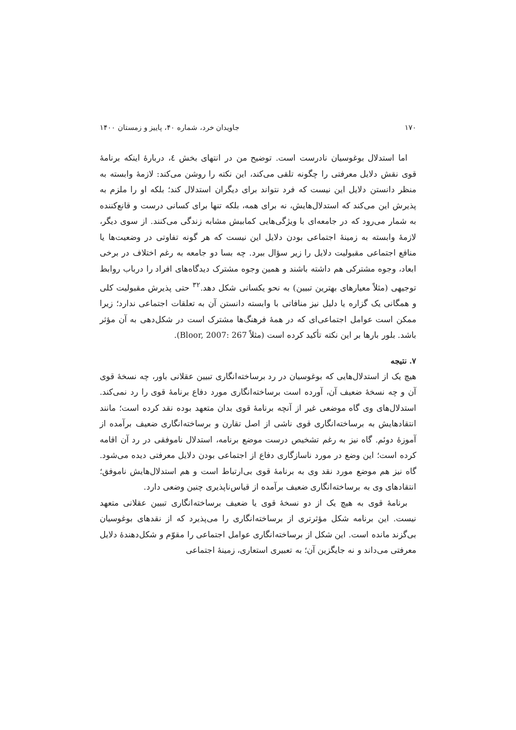۱۷۰ جاویدان خرد، شماره ۴۰، پاییز و زمستان ۱۴۰۰
اما استدلال بوغوسیان نادرست است. توضیح من در انتهای بخش ٤، دربارهٔ اینکه برنامهٔ قوی نقش دلایل معرفتی را چگونه تلقی می‌کند، این نکته را روشن می‌کند: لازمهٔ وابسته به منظر دانستن دلایل این نیست که فرد نتواند برای دیگران استدلال کند؛ بلکه او را ملزم به پذیرش این می‌کند که استدلال‌هایش، نه برای همه، بلکه تنها برای کسانی درست و قانع‌کننده به شمار می‌رود که در جامعه‌ای با ویژگی‌هایی کمابیش مشابه زندگی می‌کنند. از سوی دیگر، لازمهٔ وابسته به زمینهٔ اجتماعی بودن دلایل این نیست که هر گونه تفاوتی در وضعیت‌ها یا منافع اجتماعی مقبولیت دلایل را زیر سؤال ببرد. چه بسا دو جامعه به رغم اختلاف در برخی ابعاد، وجوه مشترکی هم داشته باشند و همین وجوه مشترک دیدگاه‌های افراد را درباب روابط توجیهی (مثلاً معیارهای بهترین تبیین) به نحو یکسانی شکل دهد.<sup>۳۲</sup> حتی پذیرش مقبولیت کلی و همگانی یک گزاره یا دلیل نیز منافاتی با وابسته دانستن آن به تعلقات اجتماعی ندارد؛ زیرا ممکن است عوامل اجتماعی‌ای که در همهٔ فرهنگ‌ها مشترک است در شکل‌دهی به آن مؤثر باشد. بلور بارها بر این نکته تأکید کرده است (مثلاً Bloor, 2007: 267).
۷. نتیجه
هیچ یک از استدلال‌هایی که بوغوسیان در رد برساخته‌انگاری تبیین عقلانی باور، چه نسخهٔ قوی آن و چه نسخهٔ ضعیف آن، آورده است برساخته‌انگاری مورد دفاع برنامهٔ قوی را رد نمی‌کند. استدلال‌های وی گاه موضعی غیر از آنچه برنامهٔ قوی بدان متعهد بوده نقد کرده است؛ مانند انتقادهایش به برساخته‌انگاری قوی ناشی از اصل تقارن و برساخته‌انگاری ضعیف برآمده از آموزهٔ دوئم. گاه نیز به رغم تشخیص درست موضع برنامه، استدلال ناموفقی در رد آن اقامه کرده است؛ این وضع در مورد ناسازگاری دفاع از اجتماعی بودن دلایل معرفتی دیده می‌شود. گاه نیز هم موضع مورد نقد وی به برنامهٔ قوی بی‌ارتباط است و هم استدلال‌هایش ناموفق؛ انتقادهای وی به برساخته‌انگاری ضعیف برآمده از قیاس‌ناپذیری چنین وضعی دارد.
برنامهٔ قوی به هیچ یک از دو نسخهٔ قوی یا ضعیف برساخته‌انگاری تبیین عقلانی متعهد نیست. این برنامه شکل مؤثرتری از برساخته‌انگاری را می‌پذیرد که از نقدهای بوغوسیان بی‌گزند مانده است. این شکل از برساخته‌انگاری عوامل اجتماعی را مقوّم و شکل‌دهندهٔ دلایل معرفتی می‌داند و نه جایگزین آن؛ به تعبیری استعاری، زمینهٔ اجتماعی